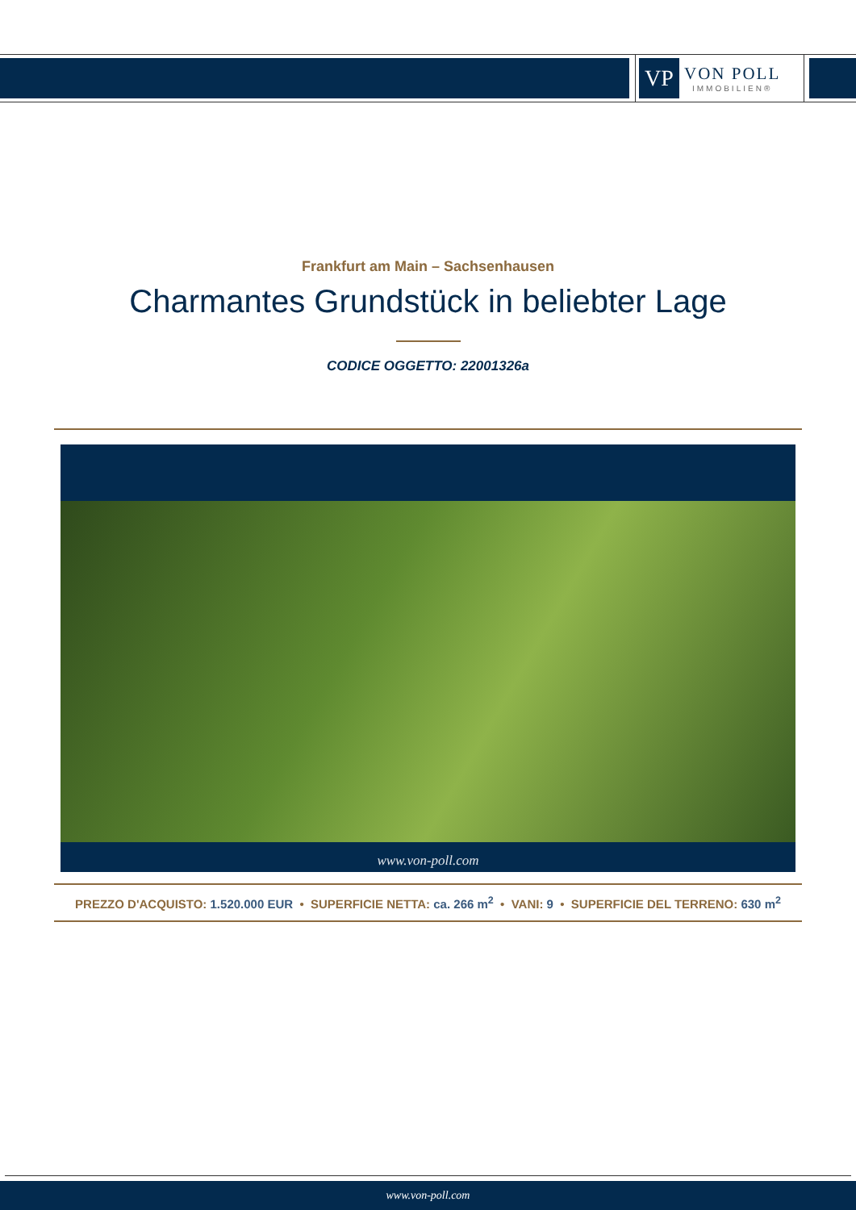VP
VON POLL
IMMOBILIEN®
Frankfurt am Main – Sachsenhausen
Charmantes Grundstück in beliebter Lage
CODICE OGGETTO: 22001326a
www.von-poll.com
PREZZO D'ACQUISTO: 1.520.000 EUR • SUPERFICIE NETTA: ca. 266 m<sup>2</sup> • VANI: 9 • SUPERFICIE DEL TERRENO: 630 m<sup>2</sup>
www.von-poll.com